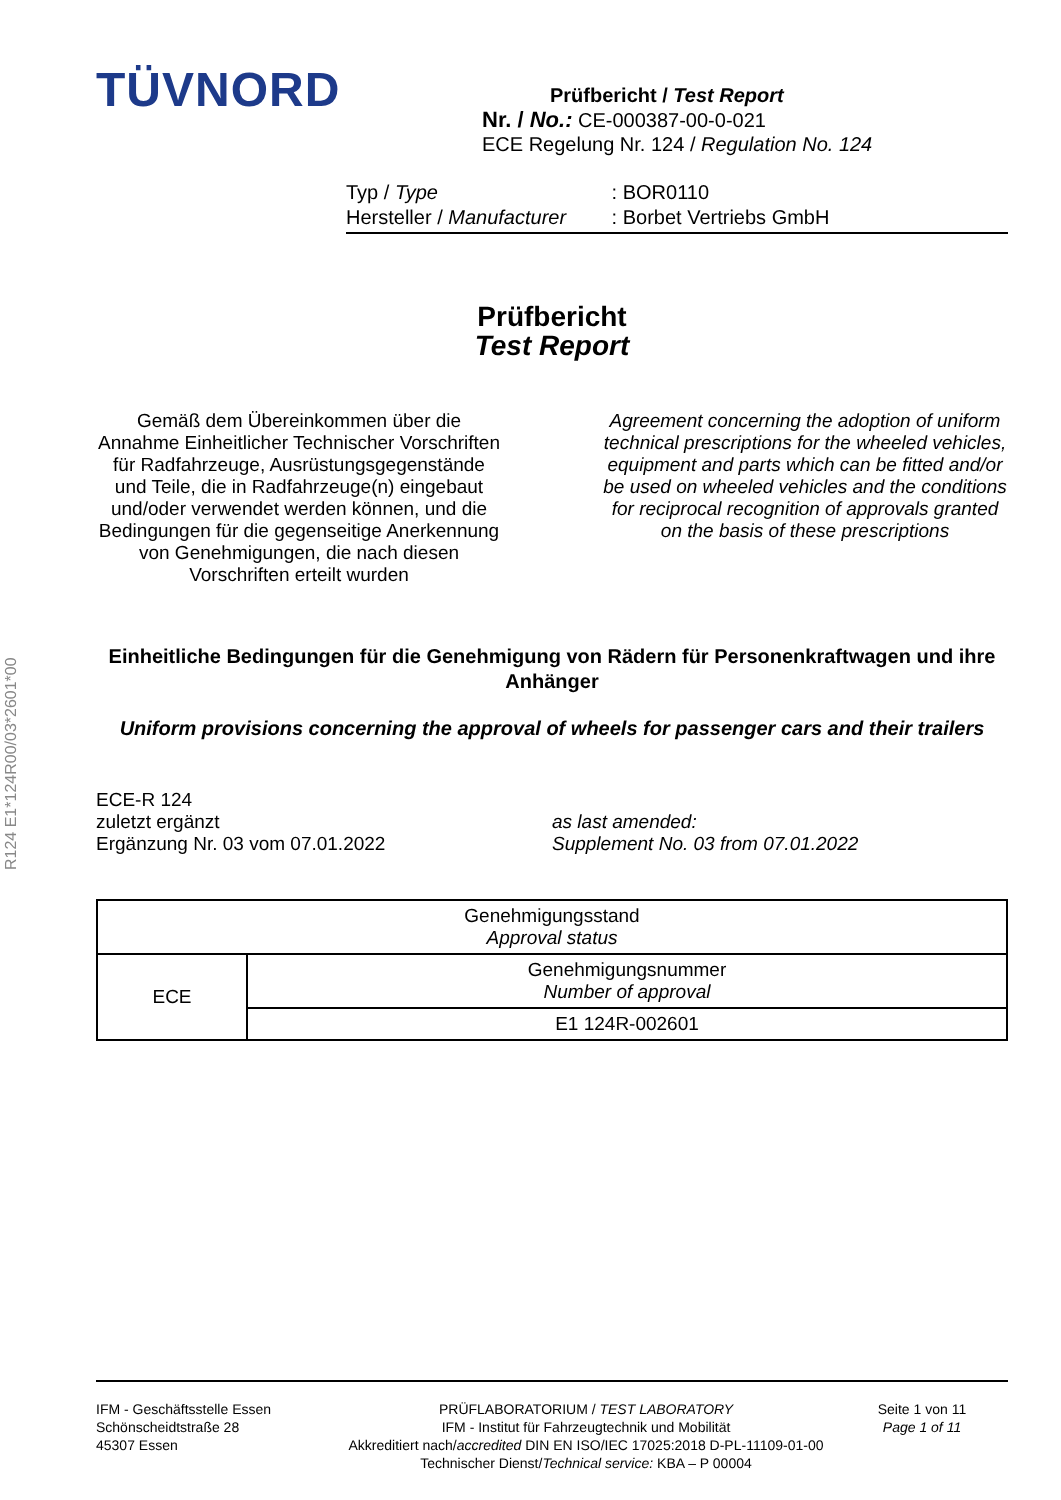TÜVNORD
R124 E1*124R00/03*2601*00
Prüfbericht / Test Report
Nr. / No.: CE-000387-00-0-021
ECE Regelung Nr. 124 / Regulation No. 124
Typ / Type : BOR0110
Hersteller / Manufacturer : Borbet Vertriebs GmbH
Prüfbericht
Test Report
Gemäß dem Übereinkommen über die Annahme Einheitlicher Technischer Vorschriften für Radfahrzeuge, Ausrüstungsgegenstände und Teile, die in Radfahrzeuge(n) eingebaut und/oder verwendet werden können, und die Bedingungen für die gegenseitige Anerkennung von Genehmigungen, die nach diesen Vorschriften erteilt wurden
Agreement concerning the adoption of uniform technical prescriptions for the wheeled vehicles, equipment and parts which can be fitted and/or be used on wheeled vehicles and the conditions for reciprocal recognition of approvals granted on the basis of these prescriptions
Einheitliche Bedingungen für die Genehmigung von Rädern für Personenkraftwagen und ihre Anhänger
Uniform provisions concerning the approval of wheels for passenger cars and their trailers
ECE-R 124
zuletzt ergänzt
Ergänzung Nr. 03 vom 07.01.2022
as last amended:
Supplement No. 03 from 07.01.2022
| Genehmigungsstand Approval status | |
| ECE | Genehmigungsnummer Number of approval |
| | E1 124R-002601 |
IFM - Geschäftsstelle Essen
Schönscheidtstraße 28
45307 Essen
PRÜFLABORATORIUM / TEST LABORATORY
IFM - Institut für Fahrzeugtechnik und Mobilität
Akkreditiert nach/accredited DIN EN ISO/IEC 17025:2018 D-PL-11109-01-00
Technischer Dienst/Technical service: KBA – P 00004
Seite 1 von 11
Page 1 of 11